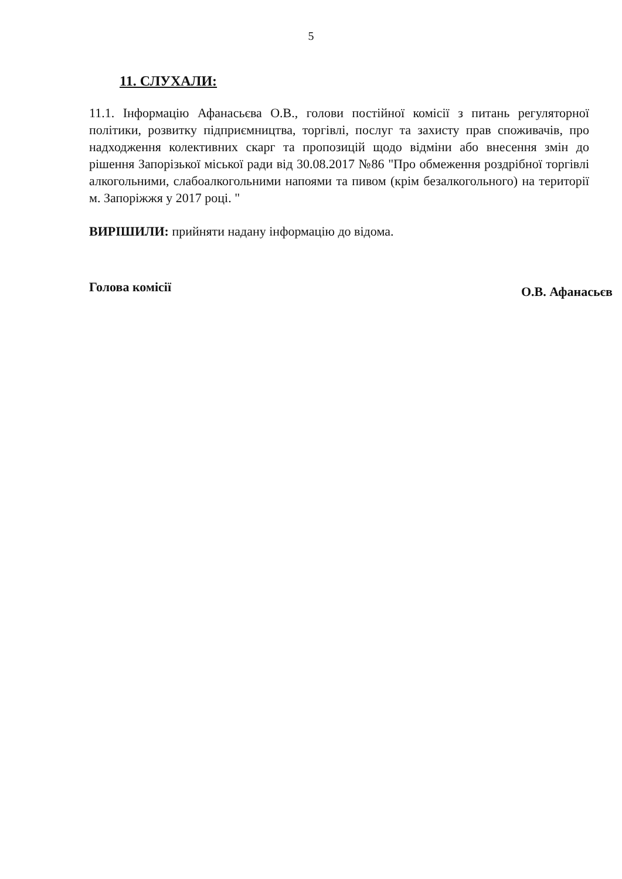5
11. СЛУХАЛИ:
11.1. Інформацію Афанасьєва О.В., голови постійної комісії з питань регуляторної політики, розвитку підприємництва, торгівлі, послуг та захисту прав споживачів, про надходження колективних скарг та пропозицій щодо відміни або внесення змін до рішення Запорізької міської ради від 30.08.2017 №86 "Про обмеження роздрібної торгівлі алкогольними, слабоалкогольними напоями та пивом (крім безалкогольного) на території м. Запоріжжя у 2017 році. "
ВИРІШИЛИ: прийняти надану інформацію до відома.
Голова комісії О.В. Афанасьєв